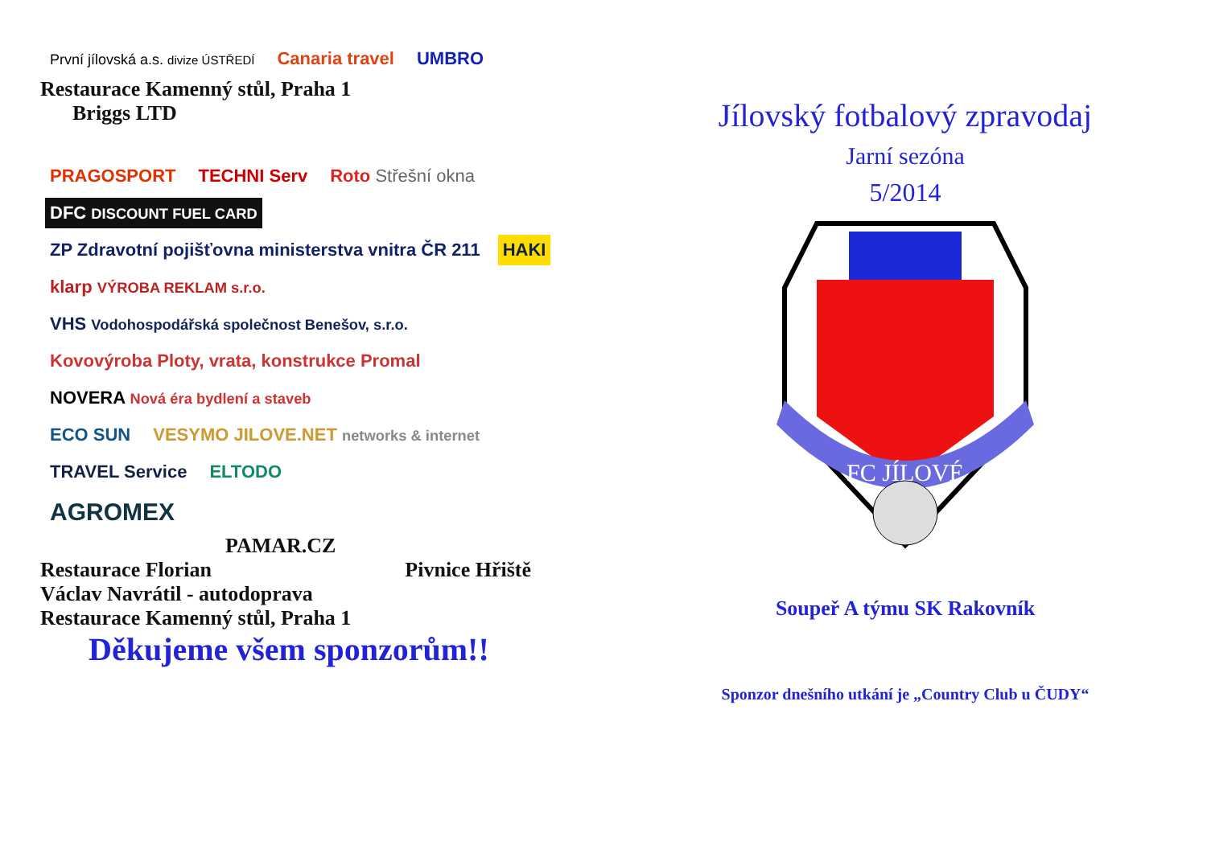První jílovská a.s. divize ÚSTŘEDÍ
Canaria travel UMBRO
Restaurace Kamenný stůl, Praha 1
Briggs LTD
PRAGOSPORT TECHNI Serv Roto Střešní okna DFC DISCOUNT FUEL CARD
ZP Zdravotní pojišťovna ministerstva vnitra ČR 211
HAKI klarp VÝROBA REKLAM s.r.o.
VHS Vodohospodářská společnost Benešov, s.r.o.
Kovovýroba Ploty, vrata, konstrukce Promal
NOVERA Nová éra bydlení a staveb
ECO SUN
VESYMO JILOVE.NET networks & internet
TRAVEL Service ELTODO
AGROMEX
PAMAR.CZ
Restaurace Florian Pivnice Hřiště
Václav Navrátil - autodoprava
Restaurace Kamenný stůl, Praha 1
Děkujeme všem sponzorům!!
Jílovský fotbalový zpravodaj
Jarní sezóna
5/2014
FC JÍLOVÉ
Soupeř A týmu SK Rakovník
Sponzor dnešního utkání je „Country Club u ČUDY“